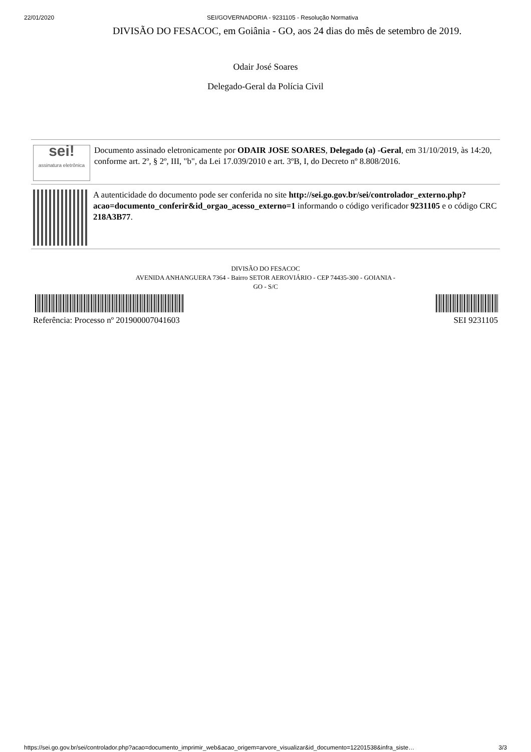22/01/2020 SEI/GOVERNADORIA - 9231105 - Resolução Normativa
DIVISÃO DO FESACOC, em Goiânia - GO, aos 24 dias do mês de setembro de 2019.
Odair José Soares
Delegado-Geral da Polícia Civil
sei!
assinatura eletrônica
Documento assinado eletronicamente por ODAIR JOSE SOARES, Delegado (a) -Geral, em 31/10/2019, às 14:20, conforme art. 2º, § 2º, III, "b", da Lei 17.039/2010 e art. 3ºB, I, do Decreto nº 8.808/2016.
A autenticidade do documento pode ser conferida no site http://sei.go.gov.br/sei/controlador_externo.php?acao=documento_conferir&id_orgao_acesso_externo=1 informando o código verificador 9231105 e o código CRC 218A3B77.
DIVISÃO DO FESACOC
AVENIDA ANHANGUERA 7364 - Bairro SETOR AEROVIÁRIO - CEP 74435-300 - GOIANIA -
GO - S/C
Referência: Processo nº 201900007041603 SEI 9231105
https://sei.go.gov.br/sei/controlador.php?acao=documento_imprimir_web&acao_origem=arvore_visualizar&id_documento=12201538&infra_siste… 3/3